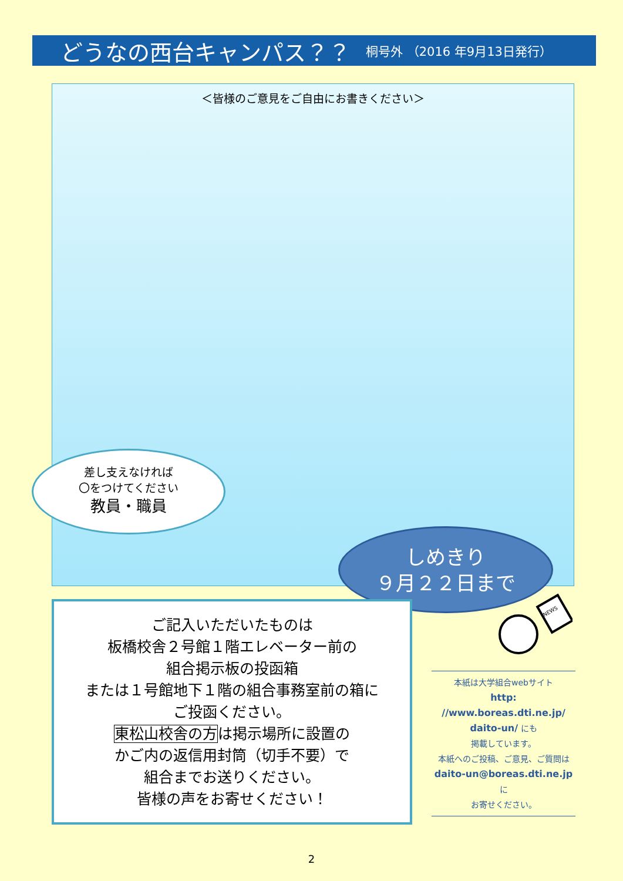どうなの西台キャンパス？？
桐号外 （2016 年9月13日発行）
＜皆様のご意見をご自由にお書きください＞
差し支えなければ
〇をつけてください
教員・職員
しめきり
９月２２日まで
ご記入いただいたものは
板橋校舎２号館１階エレベーター前の
組合掲示板の投函箱
または１号館地下１階の組合事務室前の箱に
ご投函ください。
東松山校舎の方は掲示場所に設置の
かご内の返信用封筒（切手不要）で
組合までお送りください。
皆様の声をお寄せください！
NEWS
本紙は大学組合webサイト
http:
//www.boreas.dti.ne.jp/
daito-un/ にも
掲載しています。
本紙へのご投稿、ご意見、ご質問は
daito-un@boreas.dti.ne.jp
に
お寄せください。
2